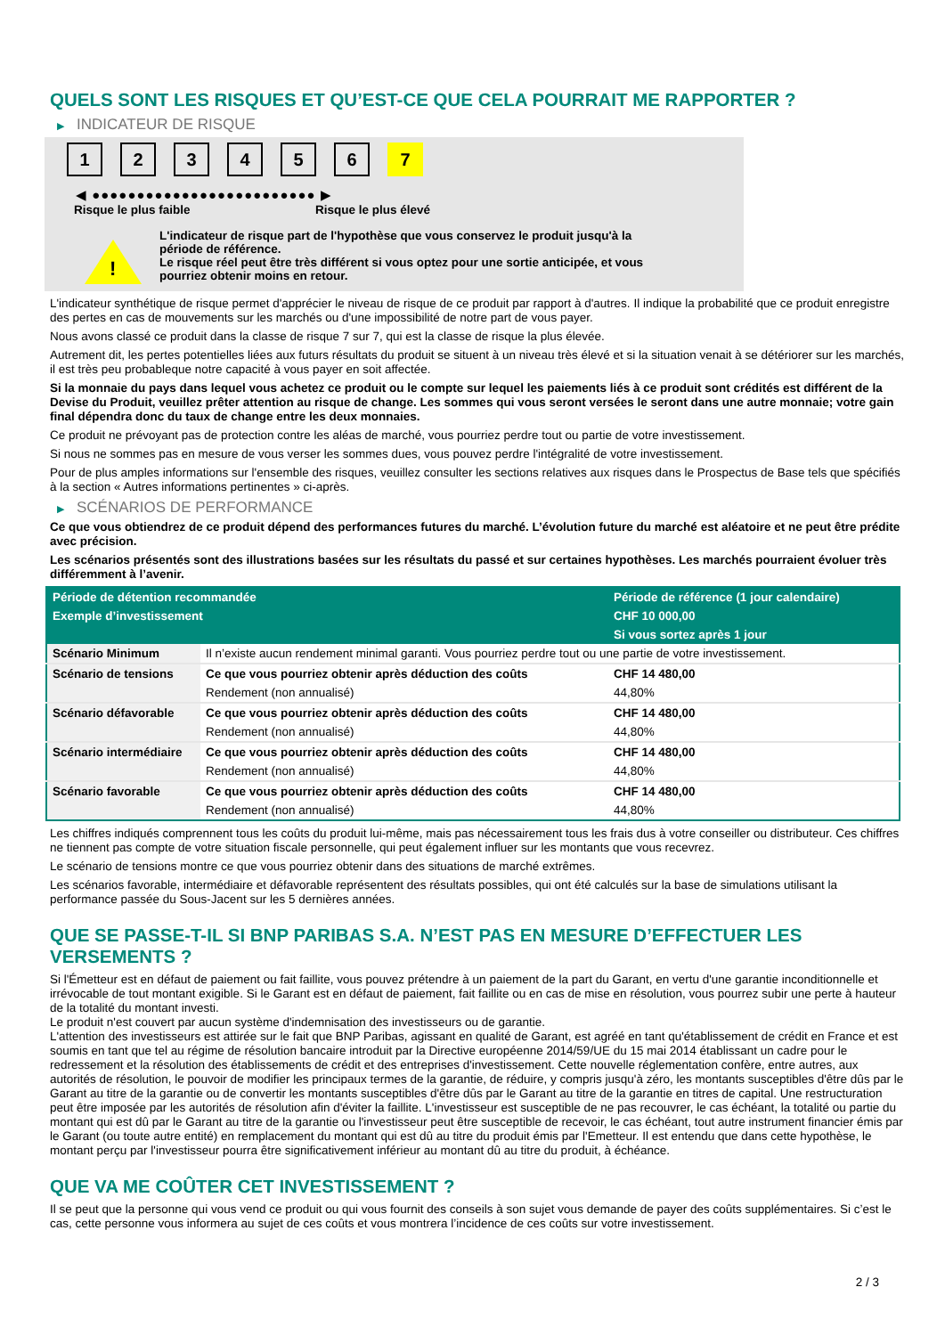QUELS SONT LES RISQUES ET QU’EST-CE QUE CELA POURRAIT ME RAPPORTER ?
▶ INDICATEUR DE RISQUE
1 2 3 4 5 6 7
◀ ●●●●●●●●●●●●●●●●●●●●●●●●● ▶
Risque le plus faible Risque le plus élevé
!
L'indicateur de risque part de l'hypothèse que vous conservez le produit jusqu'à la
période de référence.
Le risque réel peut être très différent si vous optez pour une sortie anticipée, et vous
pourriez obtenir moins en retour.
L'indicateur synthétique de risque permet d'apprécier le niveau de risque de ce produit par rapport à d'autres. Il indique la probabilité que ce produit enregistre des pertes en cas de mouvements sur les marchés ou d'une impossibilité de notre part de vous payer.
Nous avons classé ce produit dans la classe de risque 7 sur 7, qui est la classe de risque la plus élevée.
Autrement dit, les pertes potentielles liées aux futurs résultats du produit se situent à un niveau très élevé et si la situation venait à se détériorer sur les marchés, il est très peu probableque notre capacité à vous payer en soit affectée.
Si la monnaie du pays dans lequel vous achetez ce produit ou le compte sur lequel les paiements liés à ce produit sont crédités est différent de la Devise du Produit, veuillez prêter attention au risque de change. Les sommes qui vous seront versées le seront dans une autre monnaie; votre gain final dépendra donc du taux de change entre les deux monnaies.
Ce produit ne prévoyant pas de protection contre les aléas de marché, vous pourriez perdre tout ou partie de votre investissement.
Si nous ne sommes pas en mesure de vous verser les sommes dues, vous pouvez perdre l'intégralité de votre investissement.
Pour de plus amples informations sur l'ensemble des risques, veuillez consulter les sections relatives aux risques dans le Prospectus de Base tels que spécifiés à la section « Autres informations pertinentes » ci-après.
▶ SCÉNARIOS DE PERFORMANCE
Ce que vous obtiendrez de ce produit dépend des performances futures du marché. L’évolution future du marché est aléatoire et ne peut être prédite avec précision.
Les scénarios présentés sont des illustrations basées sur les résultats du passé et sur certaines hypothèses. Les marchés pourraient évoluer très différemment à l’avenir.
| Période de détention recommandée | | Période de référence (1 jour calendaire) |
| Exemple d’investissement | | CHF 10 000,00 |
| | | Si vous sortez après 1 jour |
| Scénario Minimum | Il n’existe aucun rendement minimal garanti. Vous pourriez perdre tout ou une partie de votre investissement. | |
| Scénario de tensions | Ce que vous pourriez obtenir après déduction des coûts | CHF 14 480,00 |
| | Rendement (non annualisé) | 44,80% |
| Scénario défavorable | Ce que vous pourriez obtenir après déduction des coûts | CHF 14 480,00 |
| | Rendement (non annualisé) | 44,80% |
| Scénario intermédiaire | Ce que vous pourriez obtenir après déduction des coûts | CHF 14 480,00 |
| | Rendement (non annualisé) | 44,80% |
| Scénario favorable | Ce que vous pourriez obtenir après déduction des coûts | CHF 14 480,00 |
| | Rendement (non annualisé) | 44,80% |
Les chiffres indiqués comprennent tous les coûts du produit lui-même, mais pas nécessairement tous les frais dus à votre conseiller ou distributeur. Ces chiffres ne tiennent pas compte de votre situation fiscale personnelle, qui peut également influer sur les montants que vous recevrez.
Le scénario de tensions montre ce que vous pourriez obtenir dans des situations de marché extrêmes.
Les scénarios favorable, intermédiaire et défavorable représentent des résultats possibles, qui ont été calculés sur la base de simulations utilisant la performance passée du Sous-Jacent sur les 5 dernières années.
QUE SE PASSE-T-IL SI BNP PARIBAS S.A. N’EST PAS EN MESURE D’EFFECTUER LES VERSEMENTS ?
Si l'Émetteur est en défaut de paiement ou fait faillite, vous pouvez prétendre à un paiement de la part du Garant, en vertu d'une garantie inconditionnelle et irrévocable de tout montant exigible. Si le Garant est en défaut de paiement, fait faillite ou en cas de mise en résolution, vous pourrez subir une perte à hauteur de la totalité du montant investi.
Le produit n'est couvert par aucun système d'indemnisation des investisseurs ou de garantie.
L'attention des investisseurs est attirée sur le fait que BNP Paribas, agissant en qualité de Garant, est agréé en tant qu'établissement de crédit en France et est soumis en tant que tel au régime de résolution bancaire introduit par la Directive européenne 2014/59/UE du 15 mai 2014 établissant un cadre pour le redressement et la résolution des établissements de crédit et des entreprises d'investissement. Cette nouvelle réglementation confère, entre autres, aux autorités de résolution, le pouvoir de modifier les principaux termes de la garantie, de réduire, y compris jusqu'à zéro, les montants susceptibles d'être dûs par le Garant au titre de la garantie ou de convertir les montants susceptibles d'être dûs par le Garant au titre de la garantie en titres de capital. Une restructuration peut être imposée par les autorités de résolution afin d'éviter la faillite. L'investisseur est susceptible de ne pas recouvrer, le cas échéant, la totalité ou partie du montant qui est dû par le Garant au titre de la garantie ou l'investisseur peut être susceptible de recevoir, le cas échéant, tout autre instrument financier émis par le Garant (ou toute autre entité) en remplacement du montant qui est dû au titre du produit émis par l'Emetteur. Il est entendu que dans cette hypothèse, le montant perçu par l'investisseur pourra être significativement inférieur au montant dû au titre du produit, à échéance.
QUE VA ME COÛTER CET INVESTISSEMENT ?
Il se peut que la personne qui vous vend ce produit ou qui vous fournit des conseils à son sujet vous demande de payer des coûts supplémentaires. Si c’est le cas, cette personne vous informera au sujet de ces coûts et vous montrera l’incidence de ces coûts sur votre investissement.
2 / 3